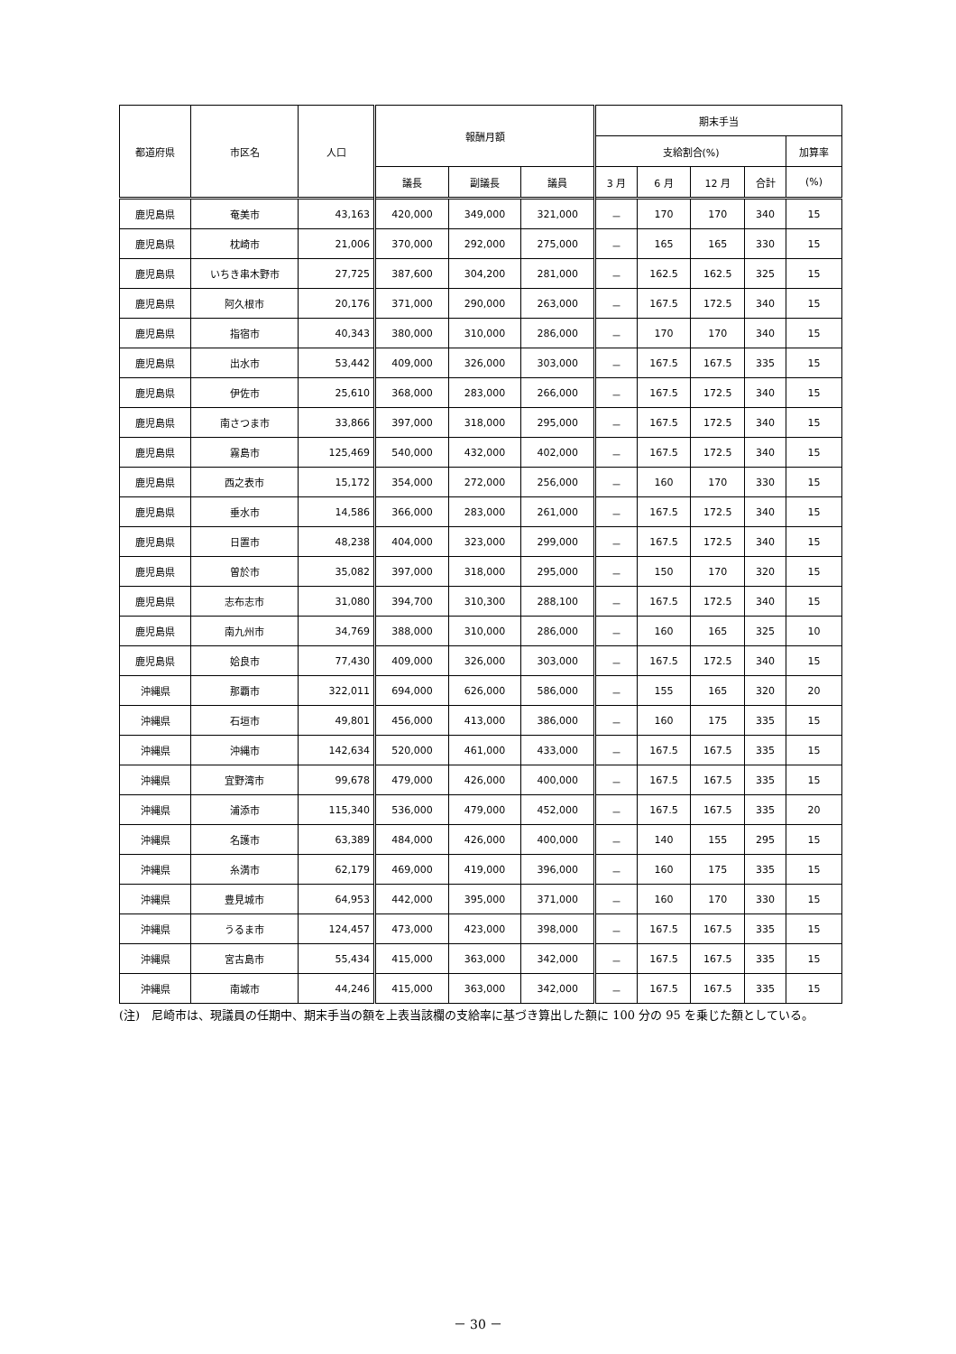| 都道府県 | 市区名 | 人口 | 報酬月額 | | | 期末手当 | | | | |
| --- | --- | --- | --- | --- | --- | --- | --- | --- | --- | --- |
| | | | | | | 支給割合(%) | | | | 加算率 |
| | | | 議長 | 副議長 | 議員 | 3 月 | 6 月 | 12 月 | 合計 | (%) |
| 鹿児島県 | 奄美市 | 43,163 | 420,000 | 349,000 | 321,000 | － | 170 | 170 | 340 | 15 |
| 鹿児島県 | 枕崎市 | 21,006 | 370,000 | 292,000 | 275,000 | － | 165 | 165 | 330 | 15 |
| 鹿児島県 | いちき串木野市 | 27,725 | 387,600 | 304,200 | 281,000 | － | 162.5 | 162.5 | 325 | 15 |
| 鹿児島県 | 阿久根市 | 20,176 | 371,000 | 290,000 | 263,000 | － | 167.5 | 172.5 | 340 | 15 |
| 鹿児島県 | 指宿市 | 40,343 | 380,000 | 310,000 | 286,000 | － | 170 | 170 | 340 | 15 |
| 鹿児島県 | 出水市 | 53,442 | 409,000 | 326,000 | 303,000 | － | 167.5 | 167.5 | 335 | 15 |
| 鹿児島県 | 伊佐市 | 25,610 | 368,000 | 283,000 | 266,000 | － | 167.5 | 172.5 | 340 | 15 |
| 鹿児島県 | 南さつま市 | 33,866 | 397,000 | 318,000 | 295,000 | － | 167.5 | 172.5 | 340 | 15 |
| 鹿児島県 | 霧島市 | 125,469 | 540,000 | 432,000 | 402,000 | － | 167.5 | 172.5 | 340 | 15 |
| 鹿児島県 | 西之表市 | 15,172 | 354,000 | 272,000 | 256,000 | － | 160 | 170 | 330 | 15 |
| 鹿児島県 | 垂水市 | 14,586 | 366,000 | 283,000 | 261,000 | － | 167.5 | 172.5 | 340 | 15 |
| 鹿児島県 | 日置市 | 48,238 | 404,000 | 323,000 | 299,000 | － | 167.5 | 172.5 | 340 | 15 |
| 鹿児島県 | 曽於市 | 35,082 | 397,000 | 318,000 | 295,000 | － | 150 | 170 | 320 | 15 |
| 鹿児島県 | 志布志市 | 31,080 | 394,700 | 310,300 | 288,100 | － | 167.5 | 172.5 | 340 | 15 |
| 鹿児島県 | 南九州市 | 34,769 | 388,000 | 310,000 | 286,000 | － | 160 | 165 | 325 | 10 |
| 鹿児島県 | 姶良市 | 77,430 | 409,000 | 326,000 | 303,000 | － | 167.5 | 172.5 | 340 | 15 |
| 沖縄県 | 那覇市 | 322,011 | 694,000 | 626,000 | 586,000 | － | 155 | 165 | 320 | 20 |
| 沖縄県 | 石垣市 | 49,801 | 456,000 | 413,000 | 386,000 | － | 160 | 175 | 335 | 15 |
| 沖縄県 | 沖縄市 | 142,634 | 520,000 | 461,000 | 433,000 | － | 167.5 | 167.5 | 335 | 15 |
| 沖縄県 | 宜野湾市 | 99,678 | 479,000 | 426,000 | 400,000 | － | 167.5 | 167.5 | 335 | 15 |
| 沖縄県 | 浦添市 | 115,340 | 536,000 | 479,000 | 452,000 | － | 167.5 | 167.5 | 335 | 20 |
| 沖縄県 | 名護市 | 63,389 | 484,000 | 426,000 | 400,000 | － | 140 | 155 | 295 | 15 |
| 沖縄県 | 糸満市 | 62,179 | 469,000 | 419,000 | 396,000 | － | 160 | 175 | 335 | 15 |
| 沖縄県 | 豊見城市 | 64,953 | 442,000 | 395,000 | 371,000 | － | 160 | 170 | 330 | 15 |
| 沖縄県 | うるま市 | 124,457 | 473,000 | 423,000 | 398,000 | － | 167.5 | 167.5 | 335 | 15 |
| 沖縄県 | 宮古島市 | 55,434 | 415,000 | 363,000 | 342,000 | － | 167.5 | 167.5 | 335 | 15 |
| 沖縄県 | 南城市 | 44,246 | 415,000 | 363,000 | 342,000 | － | 167.5 | 167.5 | 335 | 15 |
(注)　尼崎市は、現議員の任期中、期末手当の額を上表当該欄の支給率に基づき算出した額に 100 分の 95 を乗じた額としている。
－ 30 －